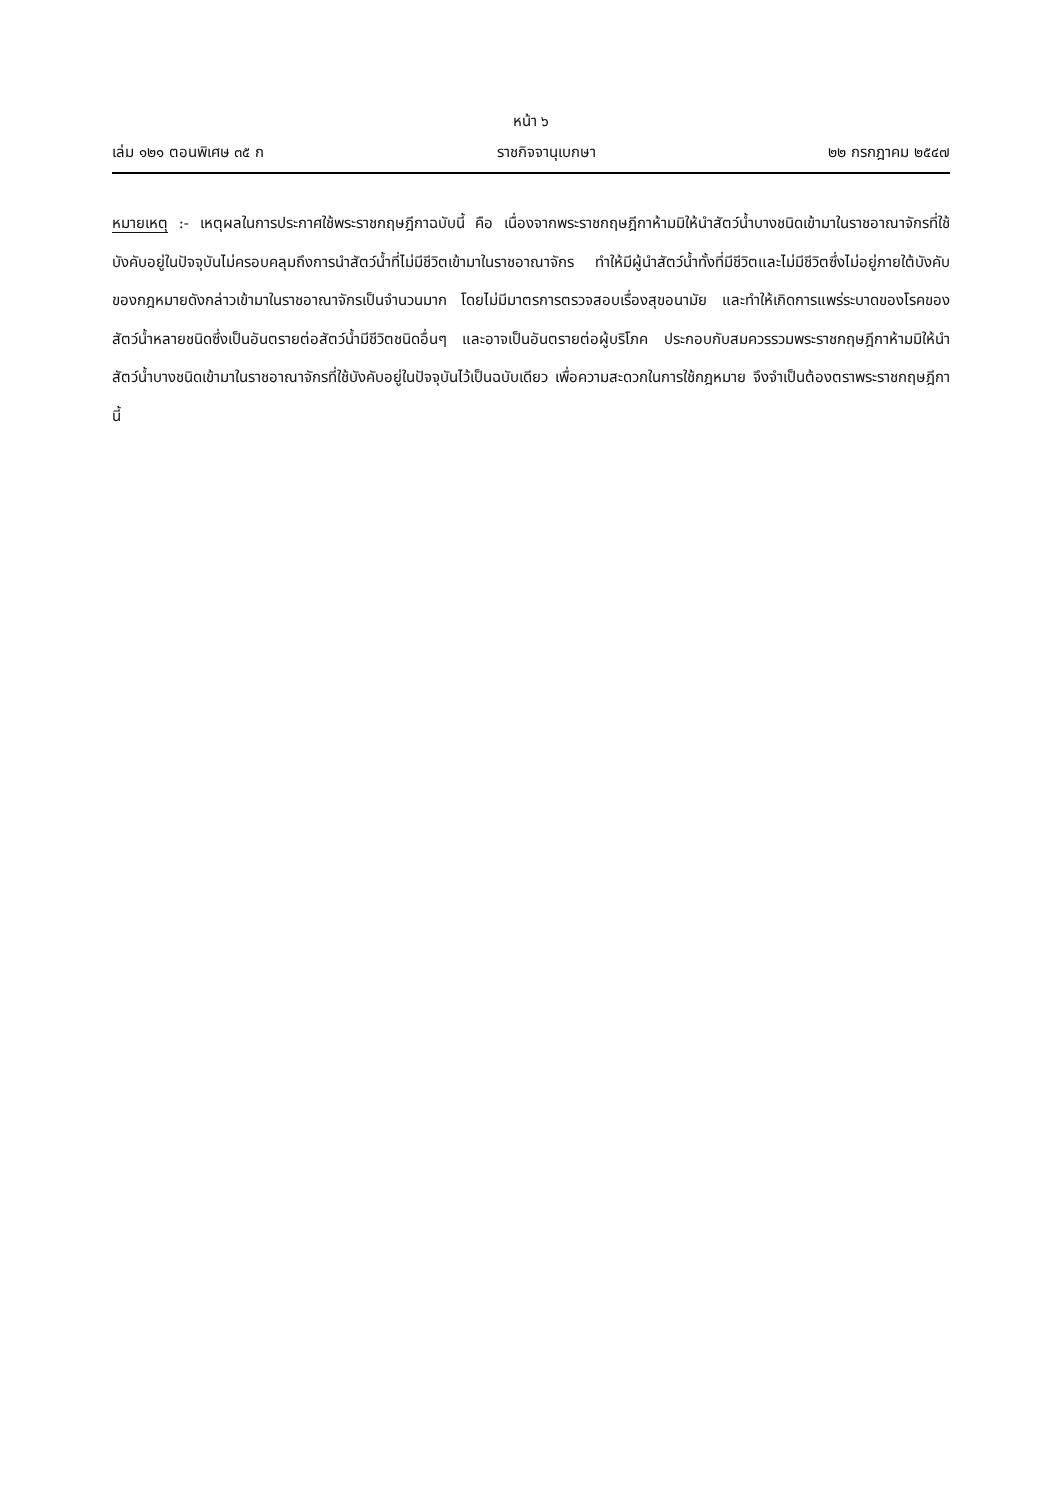หน้า ๖
เล่ม ๑๒๑ ตอนพิเศษ ๓๕ ก ราชกิจจานุเบกษา ๒๒ กรกฎาคม ๒๕๔๗
หมายเหตุ :- เหตุผลในการประกาศใช้พระราชกฤษฎีกาฉบับนี้ คือ เนื่องจากพระราชกฤษฎีกาห้ามมิให้นำสัตว์น้ำบางชนิดเข้ามาในราชอาณาจักรที่ใช้บังคับอยู่ในปัจจุบันไม่ครอบคลุมถึงการนำสัตว์น้ำที่ไม่มีชีวิตเข้ามาในราชอาณาจักร ทำให้มีผู้นำสัตว์น้ำทั้งที่มีชีวิตและไม่มีชีวิตซึ่งไม่อยู่ภายใต้บังคับของกฎหมายดังกล่าวเข้ามาในราชอาณาจักรเป็นจำนวนมาก โดยไม่มีมาตรการตรวจสอบเรื่องสุขอนามัย และทำให้เกิดการแพร่ระบาดของโรคของสัตว์น้ำหลายชนิดซึ่งเป็นอันตรายต่อสัตว์น้ำมีชีวิตชนิดอื่นๆ และอาจเป็นอันตรายต่อผู้บริโภค ประกอบกับสมควรรวมพระราชกฤษฎีกาห้ามมิให้นำสัตว์น้ำบางชนิดเข้ามาในราชอาณาจักรที่ใช้บังคับอยู่ในปัจจุบันไว้เป็นฉบับเดียว เพื่อความสะดวกในการใช้กฎหมาย จึงจำเป็นต้องตราพระราชกฤษฎีกานี้